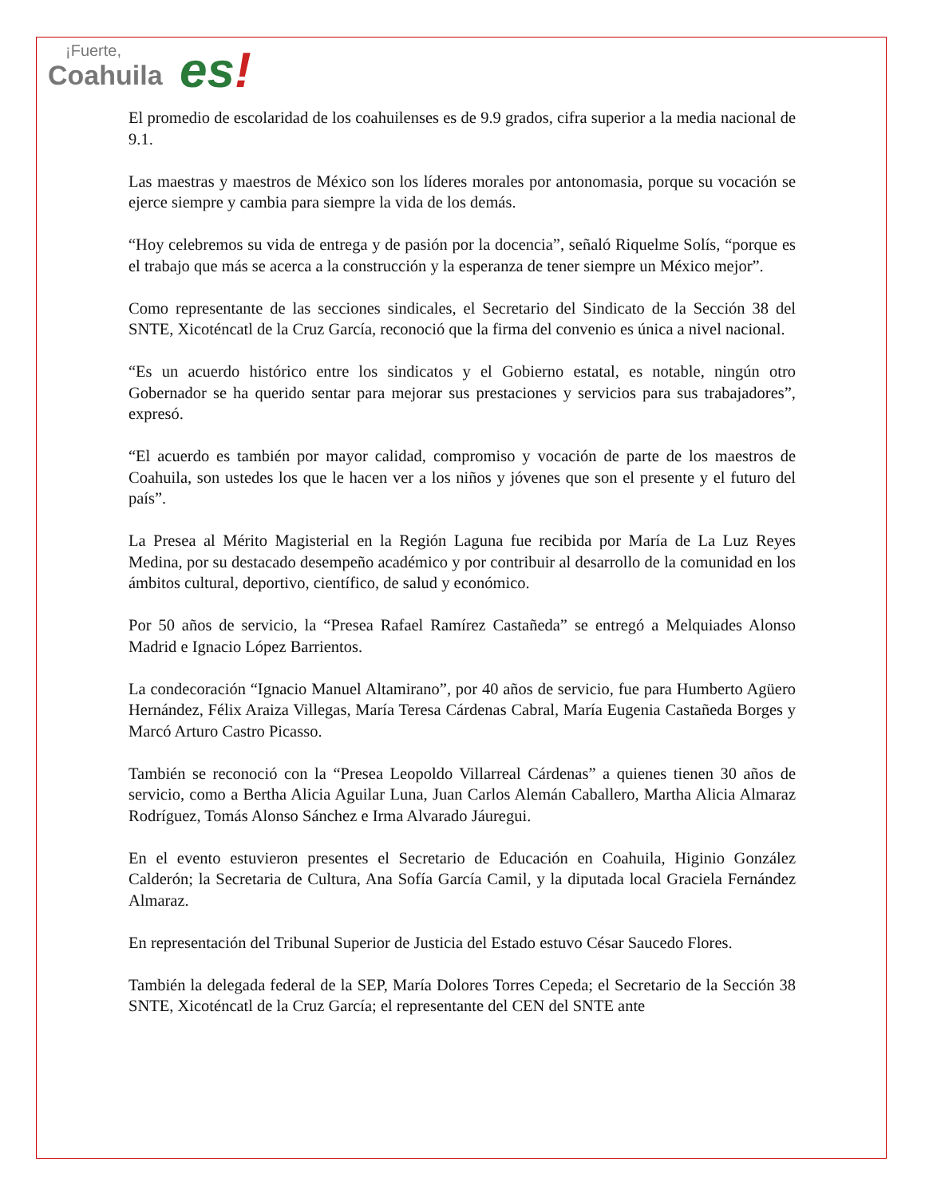¡Fuerte,
Coahuila
es!
El promedio de escolaridad de los coahuilenses es de 9.9 grados, cifra superior a la media nacional de 9.1.
Las maestras y maestros de México son los líderes morales por antonomasia, porque su vocación se ejerce siempre y cambia para siempre la vida de los demás.
“Hoy celebremos su vida de entrega y de pasión por la docencia”, señaló Riquelme Solís, “porque es el trabajo que más se acerca a la construcción y la esperanza de tener siempre un México mejor”.
Como representante de las secciones sindicales, el Secretario del Sindicato de la Sección 38 del SNTE, Xicoténcatl de la Cruz García, reconoció que la firma del convenio es única a nivel nacional.
“Es un acuerdo histórico entre los sindicatos y el Gobierno estatal, es notable, ningún otro Gobernador se ha querido sentar para mejorar sus prestaciones y servicios para sus trabajadores”, expresó.
“El acuerdo es también por mayor calidad, compromiso y vocación de parte de los maestros de Coahuila, son ustedes los que le hacen ver a los niños y jóvenes que son el presente y el futuro del país”.
La Presea al Mérito Magisterial en la Región Laguna fue recibida por María de La Luz Reyes Medina, por su destacado desempeño académico y por contribuir al desarrollo de la comunidad en los ámbitos cultural, deportivo, científico, de salud y económico.
Por 50 años de servicio, la “Presea Rafael Ramírez Castañeda” se entregó a Melquiades Alonso Madrid e Ignacio López Barrientos.
La condecoración “Ignacio Manuel Altamirano”, por 40 años de servicio, fue para Humberto Agüero Hernández, Félix Araiza Villegas, María Teresa Cárdenas Cabral, María Eugenia Castañeda Borges y Marcó Arturo Castro Picasso.
También se reconoció con la “Presea Leopoldo Villarreal Cárdenas” a quienes tienen 30 años de servicio, como a Bertha Alicia Aguilar Luna, Juan Carlos Alemán Caballero, Martha Alicia Almaraz Rodríguez, Tomás Alonso Sánchez e Irma Alvarado Jáuregui.
En el evento estuvieron presentes el Secretario de Educación en Coahuila, Higinio González Calderón; la Secretaria de Cultura, Ana Sofía García Camil, y la diputada local Graciela Fernández Almaraz.
En representación del Tribunal Superior de Justicia del Estado estuvo César Saucedo Flores.
También la delegada federal de la SEP, María Dolores Torres Cepeda; el Secretario de la Sección 38 SNTE, Xicoténcatl de la Cruz García; el representante del CEN del SNTE ante